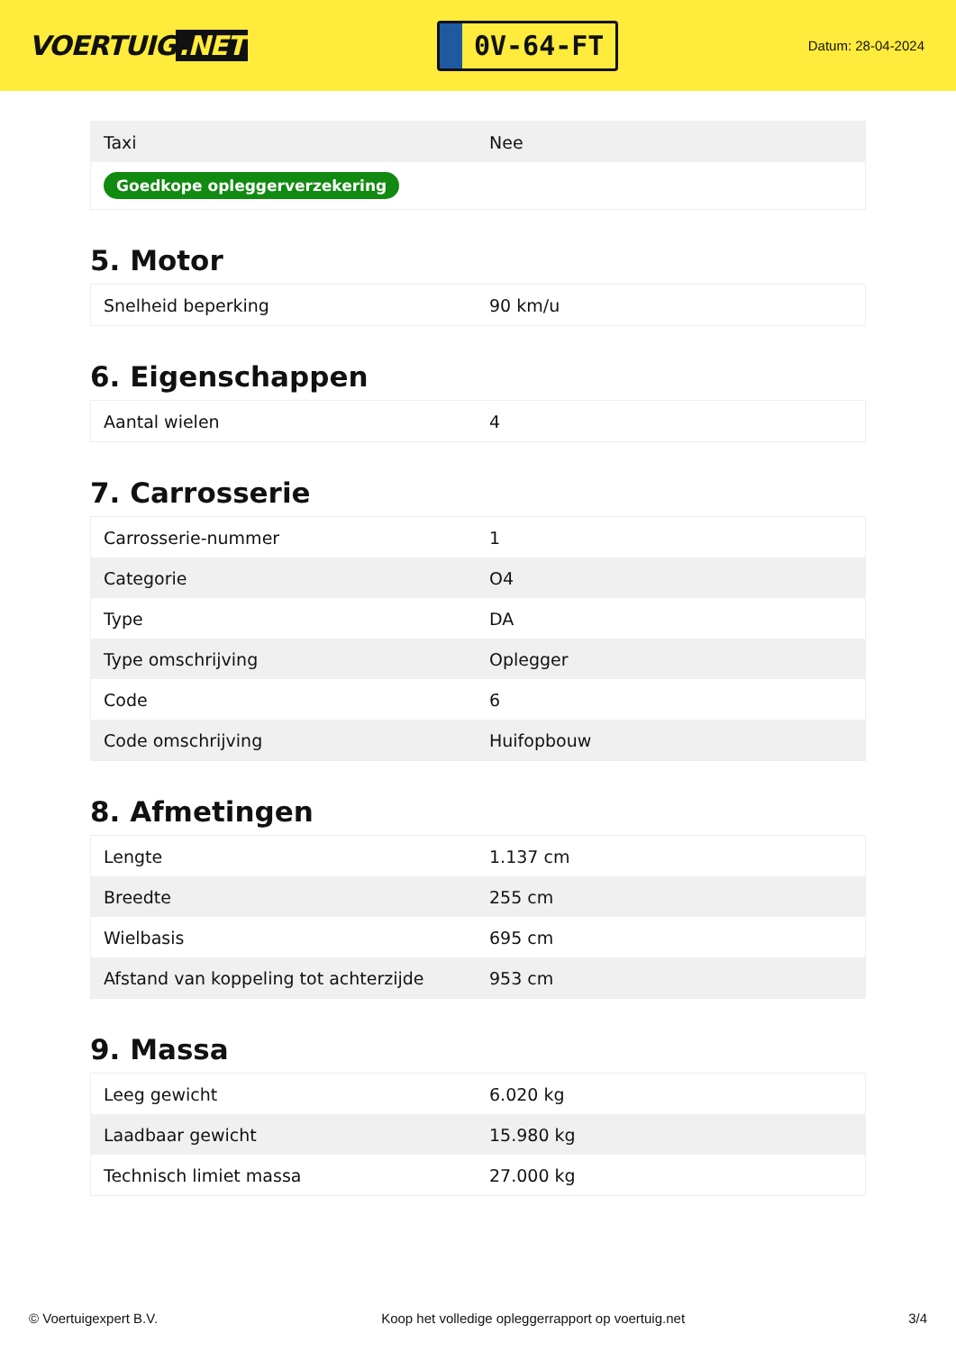VOERTUIG.NET
0V-64-FT
Datum: 28-04-2024
| Taxi | Nee |
| Goedkope opleggerverzekering | |
5. Motor
| Snelheid beperking | 90 km/u |
6. Eigenschappen
| Aantal wielen | 4 |
7. Carrosserie
| Carrosserie-nummer | 1 |
| Categorie | O4 |
| Type | DA |
| Type omschrijving | Oplegger |
| Code | 6 |
| Code omschrijving | Huifopbouw |
8. Afmetingen
| Lengte | 1.137 cm |
| Breedte | 255 cm |
| Wielbasis | 695 cm |
| Afstand van koppeling tot achterzijde | 953 cm |
9. Massa
| Leeg gewicht | 6.020 kg |
| Laadbaar gewicht | 15.980 kg |
| Technisch limiet massa | 27.000 kg |
© Voertuigexpert B.V. Koop het volledige opleggerrapport op voertuig.net 3/4